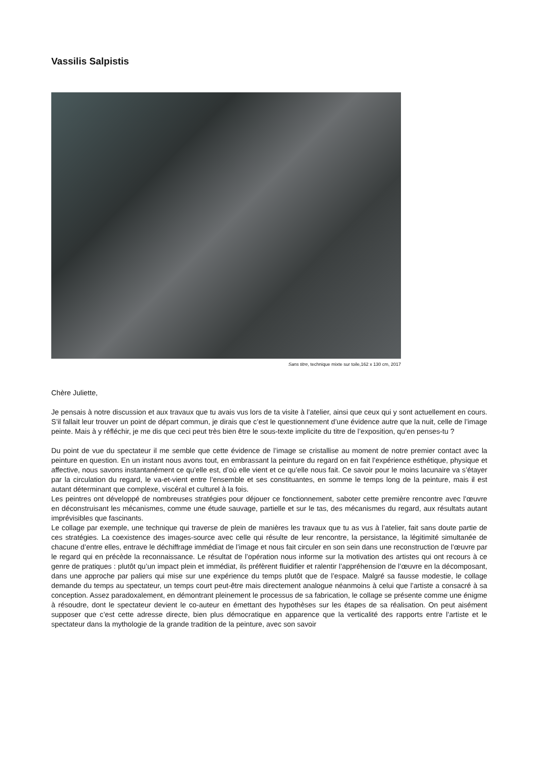Vassilis Salpistis
Sans titre, technique mixte sur toile,162 x 130 cm, 2017
Chère Juliette,
Je pensais à notre discussion et aux travaux que tu avais vus lors de ta visite à l’atelier, ainsi que ceux qui y sont actuellement en cours. S’il fallait leur trouver un point de départ commun, je dirais que c’est le questionnement d’une évidence autre que la nuit, celle de l’image peinte. Mais à y réfléchir, je me dis que ceci peut très bien être le sous-texte implicite du titre de l’exposition, qu’en penses-tu ?
Du point de vue du spectateur il me semble que cette évidence de l’image se cristallise au moment de notre premier contact avec la peinture en question. En un instant nous avons tout, en embrassant la peinture du regard on en fait l’expérience esthétique, physique et affective, nous savons instantanément ce qu’elle est, d’où elle vient et ce qu’elle nous fait. Ce savoir pour le moins lacunaire va s’étayer par la circulation du regard, le va-et-vient entre l’ensemble et ses constituantes, en somme le temps long de la peinture, mais il est autant déterminant que complexe, viscéral et culturel à la fois.
Les peintres ont développé de nombreuses stratégies pour déjouer ce fonctionnement, saboter cette première rencontre avec l’œuvre en déconstruisant les mécanismes, comme une étude sauvage, partielle et sur le tas, des mécanismes du regard, aux résultats autant imprévisibles que fascinants.
Le collage par exemple, une technique qui traverse de plein de manières les travaux que tu as vus à l’atelier, fait sans doute partie de ces stratégies. La coexistence des images-source avec celle qui résulte de leur rencontre, la persistance, la légitimité simultanée de chacune d’entre elles, entrave le déchiffrage immédiat de l’image et nous fait circuler en son sein dans une reconstruction de l’œuvre par le regard qui en précède la reconnaissance. Le résultat de l’opération nous informe sur la motivation des artistes qui ont recours à ce genre de pratiques : plutôt qu’un impact plein et immédiat, ils préfèrent fluidifier et ralentir l’appréhension de l’œuvre en la décomposant, dans une approche par paliers qui mise sur une expérience du temps plutôt que de l’espace. Malgré sa fausse modestie, le collage demande du temps au spectateur, un temps court peut-être mais directement analogue néanmoins à celui que l’artiste a consacré à sa conception. Assez paradoxalement, en démontrant pleinement le processus de sa fabrication, le collage se présente comme une énigme à résoudre, dont le spectateur devient le co-auteur en émettant des hypothèses sur les étapes de sa réalisation. On peut aisément supposer que c’est cette adresse directe, bien plus démocratique en apparence que la verticalité des rapports entre l’artiste et le spectateur dans la mythologie de la grande tradition de la peinture, avec son savoir